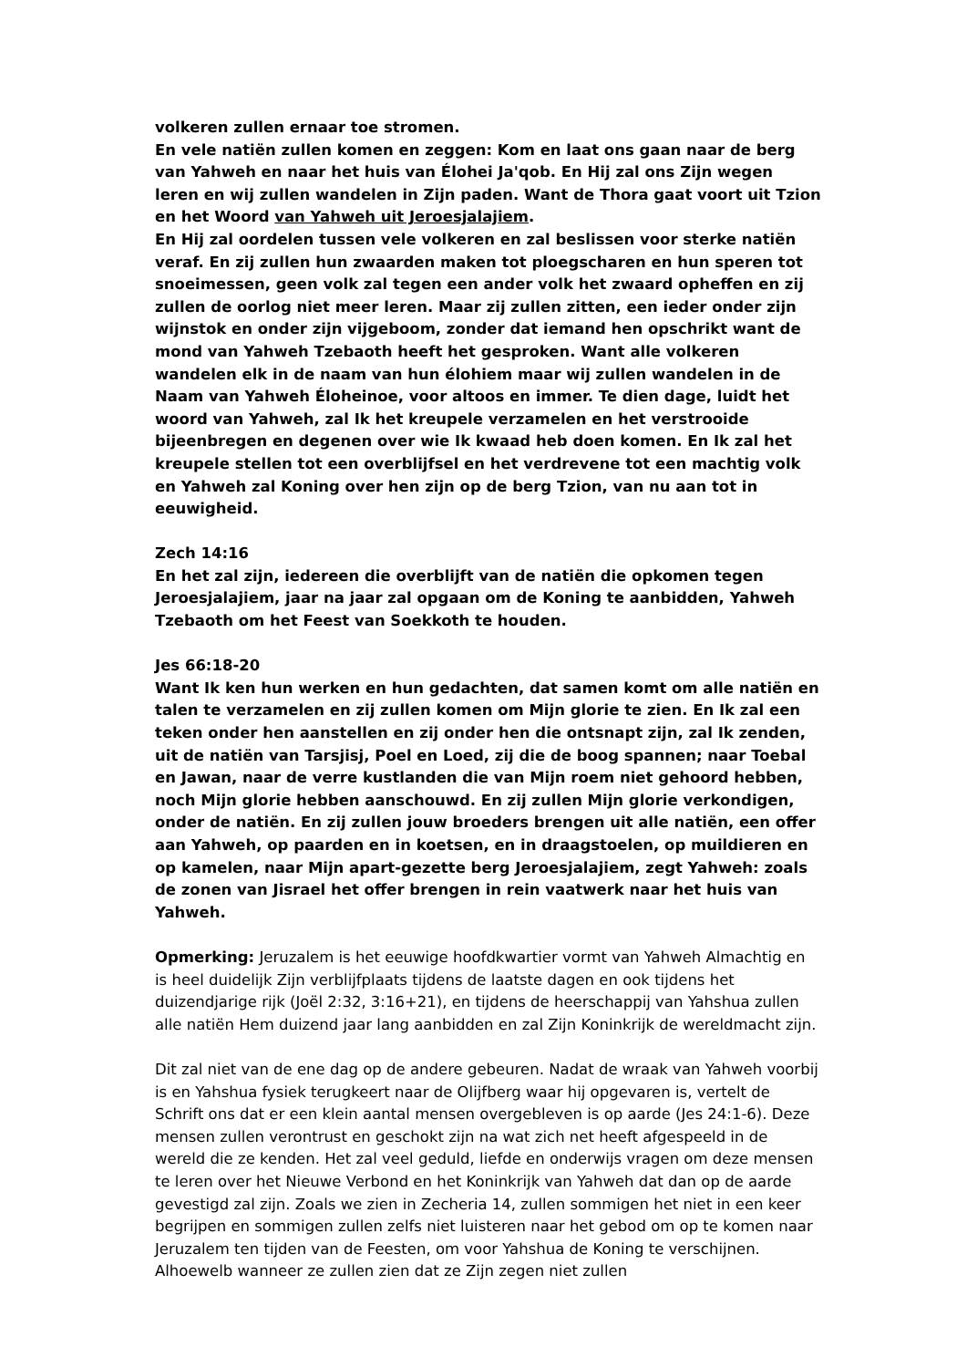volkeren zullen ernaar toe stromen.
En vele natiën zullen komen en zeggen: Kom en laat ons gaan naar de berg van Yahweh en naar het huis van Élohei Ja'qob. En Hij zal ons Zijn wegen leren en wij zullen wandelen in Zijn paden. Want de Thora gaat voort uit Tzion en het Woord van Yahweh uit Jeroesjalajiem.
En Hij zal oordelen tussen vele volkeren en zal beslissen voor sterke natiën veraf. En zij zullen hun zwaarden maken tot ploegscharen en hun speren tot snoeimessen, geen volk zal tegen een ander volk het zwaard opheffen en zij zullen de oorlog niet meer leren. Maar zij zullen zitten, een ieder onder zijn wijnstok en onder zijn vijgeboom, zonder dat iemand hen opschrikt want de mond van Yahweh Tzebaoth heeft het gesproken. Want alle volkeren wandelen elk in de naam van hun élohiem maar wij zullen wandelen in de Naam van Yahweh Éloheinoe, voor altoos en immer. Te dien dage, luidt het woord van Yahweh, zal Ik het kreupele verzamelen en het verstrooide bijeenbregen en degenen over wie Ik kwaad heb doen komen. En Ik zal het kreupele stellen tot een overblijfsel en het verdrevene tot een machtig volk en Yahweh zal Koning over hen zijn op de berg Tzion, van nu aan tot in eeuwigheid.
Zech 14:16
En het zal zijn, iedereen die overblijft van de natiën die opkomen tegen Jeroesjalajiem, jaar na jaar zal opgaan om de Koning te aanbidden, Yahweh Tzebaoth om het Feest van Soekkoth te houden.
Jes 66:18-20
Want Ik ken hun werken en hun gedachten, dat samen komt om alle natiën en talen te verzamelen en zij zullen komen om Mijn glorie te zien. En Ik zal een teken onder hen aanstellen en zij onder hen die ontsnapt zijn, zal Ik zenden, uit de natiën van Tarsjisj, Poel en Loed, zij die de boog spannen; naar Toebal en Jawan, naar de verre kustlanden die van Mijn roem niet gehoord hebben, noch Mijn glorie hebben aanschouwd. En zij zullen Mijn glorie verkondigen, onder de natiën. En zij zullen jouw broeders brengen uit alle natiën, een offer aan Yahweh, op paarden en in koetsen, en in draagstoelen, op muildieren en op kamelen, naar Mijn apart-gezette berg Jeroesjalajiem, zegt Yahweh: zoals de zonen van Jisrael het offer brengen in rein vaatwerk naar het huis van Yahweh.
Opmerking: Jeruzalem is het eeuwige hoofdkwartier vormt van Yahweh Almachtig en is heel duidelijk Zijn verblijfplaats tijdens de laatste dagen en ook tijdens het duizendjarige rijk (Joël 2:32, 3:16+21), en tijdens de heerschappij van Yahshua zullen alle natiën Hem duizend jaar lang aanbidden en zal Zijn Koninkrijk de wereldmacht zijn.
Dit zal niet van de ene dag op de andere gebeuren. Nadat de wraak van Yahweh voorbij is en Yahshua fysiek terugkeert naar de Olijfberg waar hij opgevaren is, vertelt de Schrift ons dat er een klein aantal mensen overgebleven is op aarde (Jes 24:1-6). Deze mensen zullen verontrust en geschokt zijn na wat zich net heeft afgespeeld in de wereld die ze kenden. Het zal veel geduld, liefde en onderwijs vragen om deze mensen te leren over het Nieuwe Verbond en het Koninkrijk van Yahweh dat dan op de aarde gevestigd zal zijn. Zoals we zien in Zecheria 14, zullen sommigen het niet in een keer begrijpen en sommigen zullen zelfs niet luisteren naar het gebod om op te komen naar Jeruzalem ten tijden van de Feesten, om voor Yahshua de Koning te verschijnen. Alhoewelb wanneer ze zullen zien dat ze Zijn zegen niet zullen